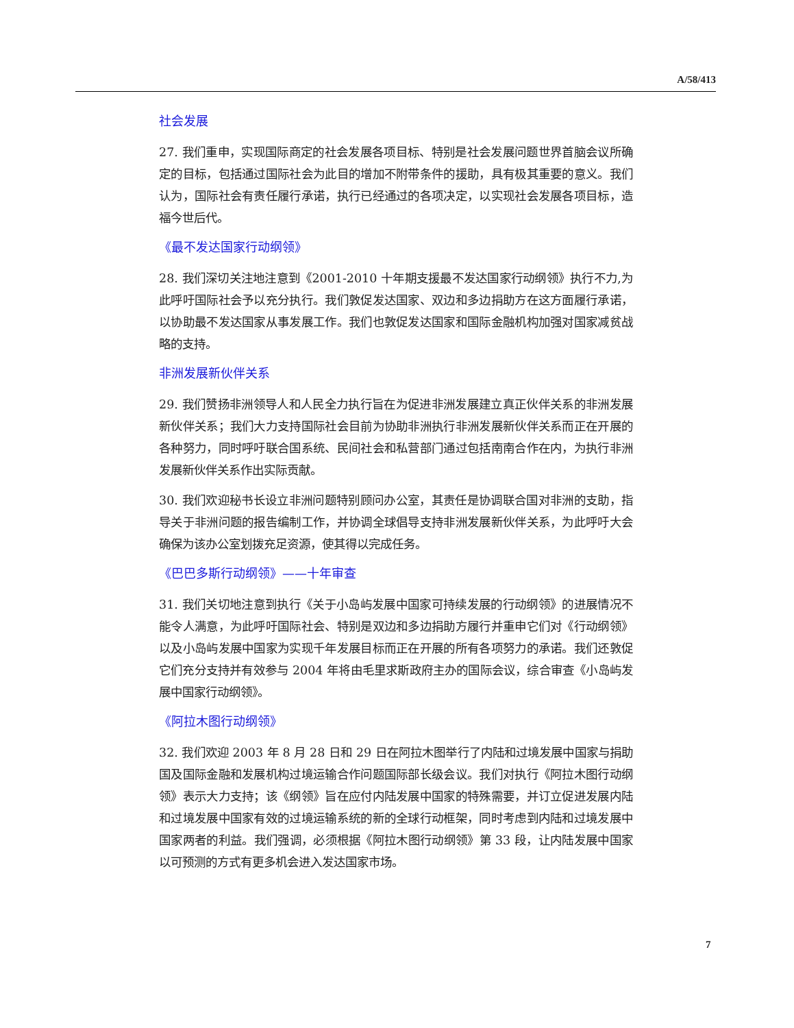A/58/413
社会发展
27. 我们重申，实现国际商定的社会发展各项目标、特别是社会发展问题世界首脑会议所确定的目标，包括通过国际社会为此目的增加不附带条件的援助，具有极其重要的意义。我们认为，国际社会有责任履行承诺，执行已经通过的各项决定，以实现社会发展各项目标，造福今世后代。
《最不发达国家行动纲领》
28. 我们深切关注地注意到《2001-2010 十年期支援最不发达国家行动纲领》执行不力,为此呼吁国际社会予以充分执行。我们敦促发达国家、双边和多边捐助方在这方面履行承诺，以协助最不发达国家从事发展工作。我们也敦促发达国家和国际金融机构加强对国家减贫战略的支持。
非洲发展新伙伴关系
29. 我们赞扬非洲领导人和人民全力执行旨在为促进非洲发展建立真正伙伴关系的非洲发展新伙伴关系；我们大力支持国际社会目前为协助非洲执行非洲发展新伙伴关系而正在开展的各种努力，同时呼吁联合国系统、民间社会和私营部门通过包括南南合作在内，为执行非洲发展新伙伴关系作出实际贡献。
30. 我们欢迎秘书长设立非洲问题特别顾问办公室，其责任是协调联合国对非洲的支助，指导关于非洲问题的报告编制工作，并协调全球倡导支持非洲发展新伙伴关系，为此呼吁大会确保为该办公室划拨充足资源，使其得以完成任务。
《巴巴多斯行动纲领》——十年审查
31. 我们关切地注意到执行《关于小岛屿发展中国家可持续发展的行动纲领》的进展情况不能令人满意，为此呼吁国际社会、特别是双边和多边捐助方履行并重申它们对《行动纲领》以及小岛屿发展中国家为实现千年发展目标而正在开展的所有各项努力的承诺。我们还敦促它们充分支持并有效参与 2004 年将由毛里求斯政府主办的国际会议，综合审查《小岛屿发展中国家行动纲领》。
《阿拉木图行动纲领》
32. 我们欢迎 2003 年 8 月 28 日和 29 日在阿拉木图举行了内陆和过境发展中国家与捐助国及国际金融和发展机构过境运输合作问题国际部长级会议。我们对执行《阿拉木图行动纲领》表示大力支持；该《纲领》旨在应付内陆发展中国家的特殊需要，并订立促进发展内陆和过境发展中国家有效的过境运输系统的新的全球行动框架，同时考虑到内陆和过境发展中国家两者的利益。我们强调，必须根据《阿拉木图行动纲领》第 33 段，让内陆发展中国家以可预测的方式有更多机会进入发达国家市场。
7